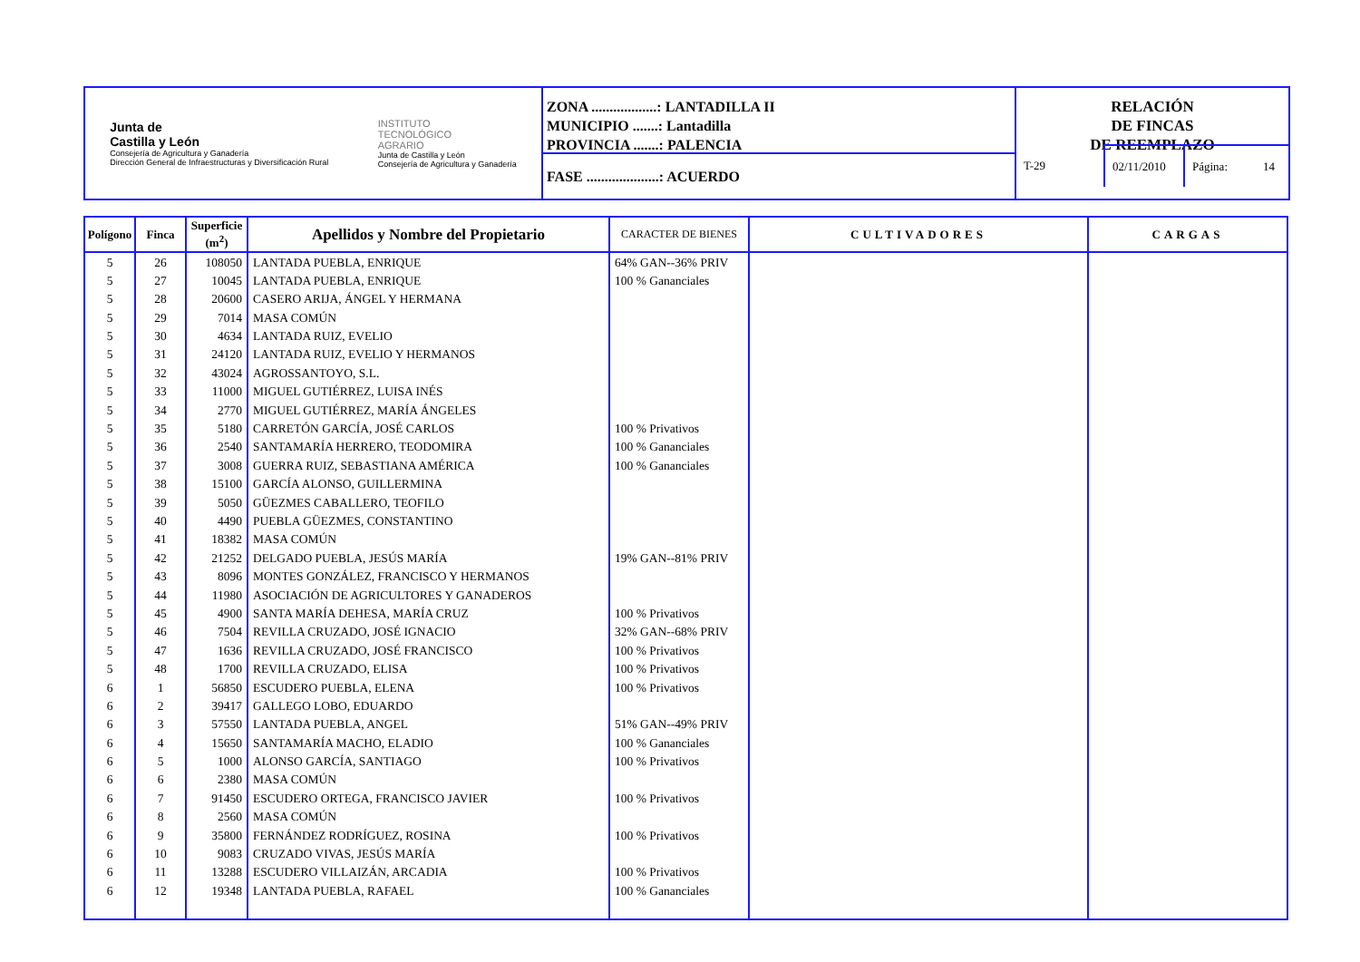Junta de
Castilla y León
Consejería de Agricultura y Ganadería
Dirección General de Infraestructuras y Diversificación Rural
INSTITUTO
TECNOLÓGICO
AGRARIO
Junta de Castilla y León
Consejería de Agricultura y Ganadería
ZONA ..................: LANTADILLA II
MUNICIPIO .......: Lantadilla
PROVINCIA .......: PALENCIA
FASE ....................: ACUERDO
RELACIÓN
DE FINCAS
DE REEMPLAZO
T-29
02/11/2010
Página: 14
| Polígono | Finca | Superficie (m<sup>2</sup>) | Apellidos y Nombre del Propietario | CARACTER DE BIENES | CULTIVADORES | CARGAS |
| --- | --- | --- | --- | --- | --- | --- |
| 5 | 26 | 108050 | LANTADA PUEBLA, ENRIQUE | 64% GAN--36% PRIV | | |
| 5 | 27 | 10045 | LANTADA PUEBLA, ENRIQUE | 100 % Gananciales | | |
| 5 | 28 | 20600 | CASERO ARIJA, ÁNGEL Y HERMANA | | | |
| 5 | 29 | 7014 | MASA COMÚN | | | |
| 5 | 30 | 4634 | LANTADA RUIZ, EVELIO | | | |
| 5 | 31 | 24120 | LANTADA RUIZ, EVELIO Y HERMANOS | | | |
| 5 | 32 | 43024 | AGROSSANTOYO, S.L. | | | |
| 5 | 33 | 11000 | MIGUEL GUTIÉRREZ, LUISA INÉS | | | |
| 5 | 34 | 2770 | MIGUEL GUTIÉRREZ, MARÍA ÁNGELES | | | |
| 5 | 35 | 5180 | CARRETÓN GARCÍA, JOSÉ CARLOS | 100 % Privativos | | |
| 5 | 36 | 2540 | SANTAMARÍA HERRERO, TEODOMIRA | 100 % Gananciales | | |
| 5 | 37 | 3008 | GUERRA RUIZ, SEBASTIANA AMÉRICA | 100 % Gananciales | | |
| 5 | 38 | 15100 | GARCÍA ALONSO, GUILLERMINA | | | |
| 5 | 39 | 5050 | GÜEZMES CABALLERO, TEOFILO | | | |
| 5 | 40 | 4490 | PUEBLA GÜEZMES, CONSTANTINO | | | |
| 5 | 41 | 18382 | MASA COMÚN | | | |
| 5 | 42 | 21252 | DELGADO PUEBLA, JESÚS MARÍA | 19% GAN--81% PRIV | | |
| 5 | 43 | 8096 | MONTES GONZÁLEZ, FRANCISCO Y HERMANOS | | | |
| 5 | 44 | 11980 | ASOCIACIÓN DE AGRICULTORES Y GANADEROS | | | |
| 5 | 45 | 4900 | SANTA MARÍA DEHESA, MARÍA CRUZ | 100 % Privativos | | |
| 5 | 46 | 7504 | REVILLA CRUZADO, JOSÉ IGNACIO | 32% GAN--68% PRIV | | |
| 5 | 47 | 1636 | REVILLA CRUZADO, JOSÉ FRANCISCO | 100 % Privativos | | |
| 5 | 48 | 1700 | REVILLA CRUZADO, ELISA | 100 % Privativos | | |
| 6 | 1 | 56850 | ESCUDERO PUEBLA, ELENA | 100 % Privativos | | |
| 6 | 2 | 39417 | GALLEGO LOBO, EDUARDO | | | |
| 6 | 3 | 57550 | LANTADA PUEBLA, ANGEL | 51% GAN--49% PRIV | | |
| 6 | 4 | 15650 | SANTAMARÍA MACHO, ELADIO | 100 % Gananciales | | |
| 6 | 5 | 1000 | ALONSO GARCÍA, SANTIAGO | 100 % Privativos | | |
| 6 | 6 | 2380 | MASA COMÚN | | | |
| 6 | 7 | 91450 | ESCUDERO ORTEGA, FRANCISCO JAVIER | 100 % Privativos | | |
| 6 | 8 | 2560 | MASA COMÚN | | | |
| 6 | 9 | 35800 | FERNÁNDEZ RODRÍGUEZ, ROSINA | 100 % Privativos | | |
| 6 | 10 | 9083 | CRUZADO VIVAS, JESÚS MARÍA | | | |
| 6 | 11 | 13288 | ESCUDERO VILLAIZÁN, ARCADIA | 100 % Privativos | | |
| 6 | 12 | 19348 | LANTADA PUEBLA, RAFAEL | 100 % Gananciales | | |